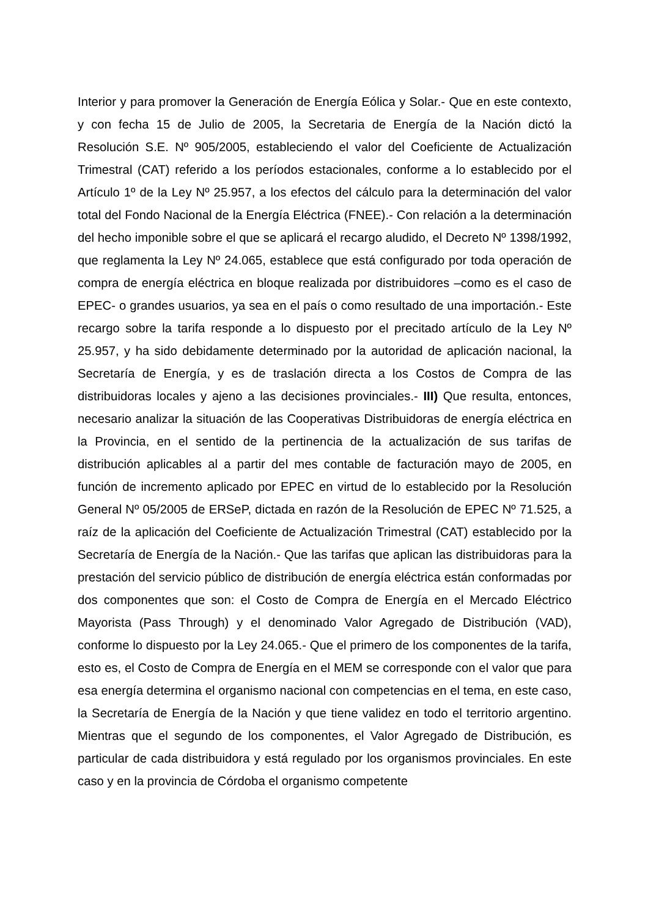Interior y para promover la Generación de Energía Eólica y Solar.- Que en este contexto, y con fecha 15 de Julio de 2005, la Secretaria de Energía de la Nación dictó la Resolución S.E. Nº 905/2005, estableciendo el valor del Coeficiente de Actualización Trimestral (CAT) referido a los períodos estacionales, conforme a lo establecido por el Artículo 1º de la Ley Nº 25.957, a los efectos del cálculo para la determinación del valor total del Fondo Nacional de la Energía Eléctrica (FNEE).- Con relación a la determinación del hecho imponible sobre el que se aplicará el recargo aludido, el Decreto Nº 1398/1992, que reglamenta la Ley Nº 24.065, establece que está configurado por toda operación de compra de energía eléctrica en bloque realizada por distribuidores –como es el caso de EPEC- o grandes usuarios, ya sea en el país o como resultado de una importación.- Este recargo sobre la tarifa responde a lo dispuesto por el precitado artículo de la Ley Nº 25.957, y ha sido debidamente determinado por la autoridad de aplicación nacional, la Secretaría de Energía, y es de traslación directa a los Costos de Compra de las distribuidoras locales y ajeno a las decisiones provinciales.- III) Que resulta, entonces, necesario analizar la situación de las Cooperativas Distribuidoras de energía eléctrica en la Provincia, en el sentido de la pertinencia de la actualización de sus tarifas de distribución aplicables al a partir del mes contable de facturación mayo de 2005, en función de incremento aplicado por EPEC en virtud de lo establecido por la Resolución General Nº 05/2005 de ERSeP, dictada en razón de la Resolución de EPEC Nº 71.525, a raíz de la aplicación del Coeficiente de Actualización Trimestral (CAT) establecido por la Secretaría de Energía de la Nación.- Que las tarifas que aplican las distribuidoras para la prestación del servicio público de distribución de energía eléctrica están conformadas por dos componentes que son: el Costo de Compra de Energía en el Mercado Eléctrico Mayorista (Pass Through) y el denominado Valor Agregado de Distribución (VAD), conforme lo dispuesto por la Ley 24.065.- Que el primero de los componentes de la tarifa, esto es, el Costo de Compra de Energía en el MEM se corresponde con el valor que para esa energía determina el organismo nacional con competencias en el tema, en este caso, la Secretaría de Energía de la Nación y que tiene validez en todo el territorio argentino. Mientras que el segundo de los componentes, el Valor Agregado de Distribución, es particular de cada distribuidora y está regulado por los organismos provinciales. En este caso y en la provincia de Córdoba el organismo competente